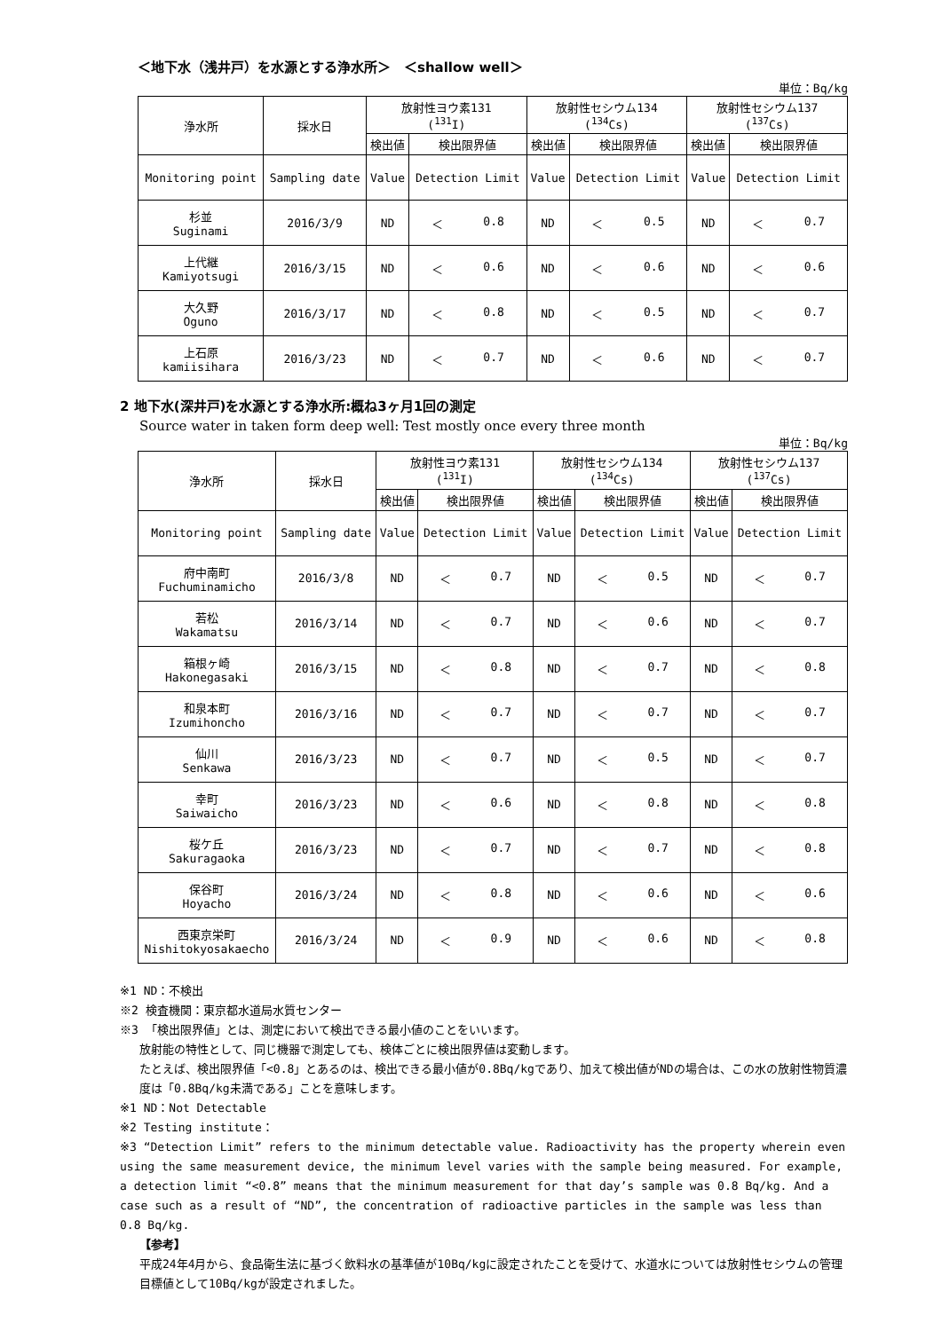＜地下水（浅井戸）を水源とする浄水所＞　＜shallow well＞
単位：Bq/kg
| 浄水所 | 採水日 | 放射性ヨウ素131 (<sup>131</sup>I) | | 放射性セシウム134 (<sup>134</sup>Cs) | | 放射性セシウム137 (<sup>137</sup>Cs) | |
| --- | --- | --- | --- | --- | --- | --- | --- |
| | | 検出値 | 検出限界値 | 検出値 | 検出限界値 | 検出値 | 検出限界値 |
| Monitoring point | Sampling date | Value | Detection Limit | Value | Detection Limit | Value | Detection Limit |
| 杉並 Suginami | 2016/3/9 | ND | ＜ 0.8 | ND | ＜ 0.5 | ND | ＜ 0.7 |
| 上代継 Kamiyotsugi | 2016/3/15 | ND | ＜ 0.6 | ND | ＜ 0.6 | ND | ＜ 0.6 |
| 大久野 Oguno | 2016/3/17 | ND | ＜ 0.8 | ND | ＜ 0.5 | ND | ＜ 0.7 |
| 上石原 kamiisihara | 2016/3/23 | ND | ＜ 0.7 | ND | ＜ 0.6 | ND | ＜ 0.7 |
2 地下水(深井戸)を水源とする浄水所:概ね3ヶ月1回の測定
Source water in taken form deep well: Test mostly once every three month
単位：Bq/kg
| 浄水所 | 採水日 | 放射性ヨウ素131 (<sup>131</sup>I) | | 放射性セシウム134 (<sup>134</sup>Cs) | | 放射性セシウム137 (<sup>137</sup>Cs) | |
| --- | --- | --- | --- | --- | --- | --- | --- |
| | | 検出値 | 検出限界値 | 検出値 | 検出限界値 | 検出値 | 検出限界値 |
| Monitoring point | Sampling date | Value | Detection Limit | Value | Detection Limit | Value | Detection Limit |
| 府中南町 Fuchuminamicho | 2016/3/8 | ND | ＜ 0.7 | ND | ＜ 0.5 | ND | ＜ 0.7 |
| 若松 Wakamatsu | 2016/3/14 | ND | ＜ 0.7 | ND | ＜ 0.6 | ND | ＜ 0.7 |
| 箱根ヶ崎 Hakonegasaki | 2016/3/15 | ND | ＜ 0.8 | ND | ＜ 0.7 | ND | ＜ 0.8 |
| 和泉本町 Izumihoncho | 2016/3/16 | ND | ＜ 0.7 | ND | ＜ 0.7 | ND | ＜ 0.7 |
| 仙川 Senkawa | 2016/3/23 | ND | ＜ 0.7 | ND | ＜ 0.5 | ND | ＜ 0.7 |
| 幸町 Saiwaicho | 2016/3/23 | ND | ＜ 0.6 | ND | ＜ 0.8 | ND | ＜ 0.8 |
| 桜ケ丘 Sakuragaoka | 2016/3/23 | ND | ＜ 0.7 | ND | ＜ 0.7 | ND | ＜ 0.8 |
| 保谷町 Hoyacho | 2016/3/24 | ND | ＜ 0.8 | ND | ＜ 0.6 | ND | ＜ 0.6 |
| 西東京栄町 Nishitokyosakaecho | 2016/3/24 | ND | ＜ 0.9 | ND | ＜ 0.6 | ND | ＜ 0.8 |
※1 ND：不検出
※2 検査機関：東京都水道局水質センター
※3 「検出限界値」とは、測定において検出できる最小値のことをいいます。
放射能の特性として、同じ機器で測定しても、検体ごとに検出限界値は変動します。
たとえば、検出限界値「<0.8」とあるのは、検出できる最小値が0.8Bq/kgであり、加えて検出値がNDの場合は、この水の放射性物質濃度は「0.8Bq/kg未満である」ことを意味します。
※1 ND：Not Detectable
※2 Testing institute：
※3 “Detection Limit” refers to the minimum detectable value. Radioactivity has the property wherein even using the same measurement device, the minimum level varies with the sample being measured. For example, a detection limit “<0.8” means that the minimum measurement for that day’s sample was 0.8 Bq/kg. And a case such as a result of “ND”, the concentration of radioactive particles in the sample was less than 0.8 Bq/kg.
【参考】
平成24年4月から、食品衛生法に基づく飲料水の基準値が10Bq/kgに設定されたことを受けて、水道水については放射性セシウムの管理目標値として10Bq/kgが設定されました。